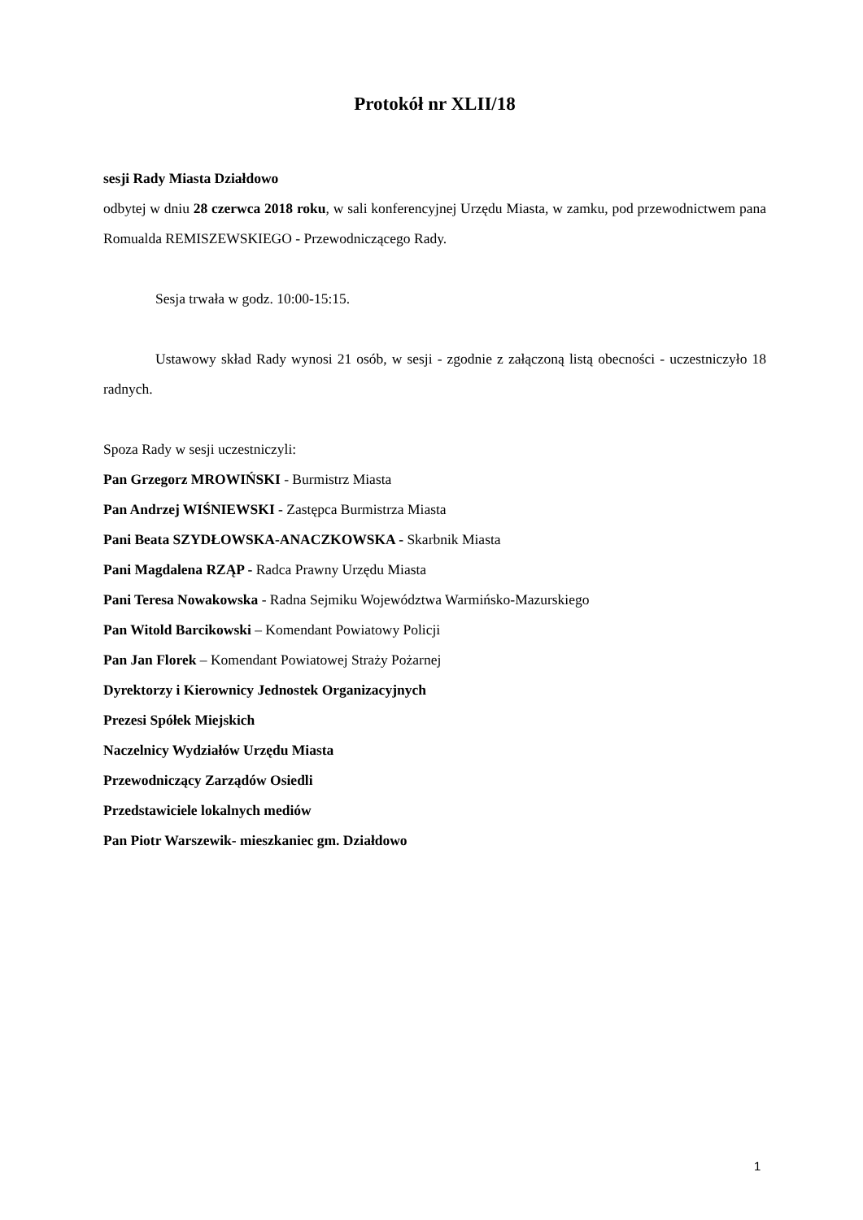Protokół nr XLII/18
sesji Rady Miasta Działdowo
odbytej w dniu 28 czerwca 2018 roku, w sali konferencyjnej Urzędu Miasta, w zamku, pod przewodnictwem pana Romualda REMISZEWSKIEGO - Przewodniczącego Rady.
Sesja trwała w godz. 10:00-15:15.
Ustawowy skład Rady wynosi 21 osób, w sesji - zgodnie z załączoną listą obecności - uczestniczyło 18 radnych.
Spoza Rady w sesji uczestniczyli:
Pan Grzegorz MROWIŃSKI - Burmistrz Miasta
Pan Andrzej WIŚNIEWSKI - Zastępca Burmistrza Miasta
Pani Beata SZYDŁOWSKA-ANACZKOWSKA - Skarbnik Miasta
Pani Magdalena RZĄP - Radca Prawny Urzędu Miasta
Pani Teresa Nowakowska - Radna Sejmiku Województwa Warmińsko-Mazurskiego
Pan Witold Barcikowski – Komendant Powiatowy Policji
Pan Jan Florek – Komendant Powiatowej Straży Pożarnej
Dyrektorzy i Kierownicy Jednostek Organizacyjnych
Prezesi Spółek Miejskich
Naczelnicy Wydziałów Urzędu Miasta
Przewodniczący Zarządów Osiedli
Przedstawiciele lokalnych mediów
Pan Piotr Warszewik- mieszkaniec gm. Działdowo
1